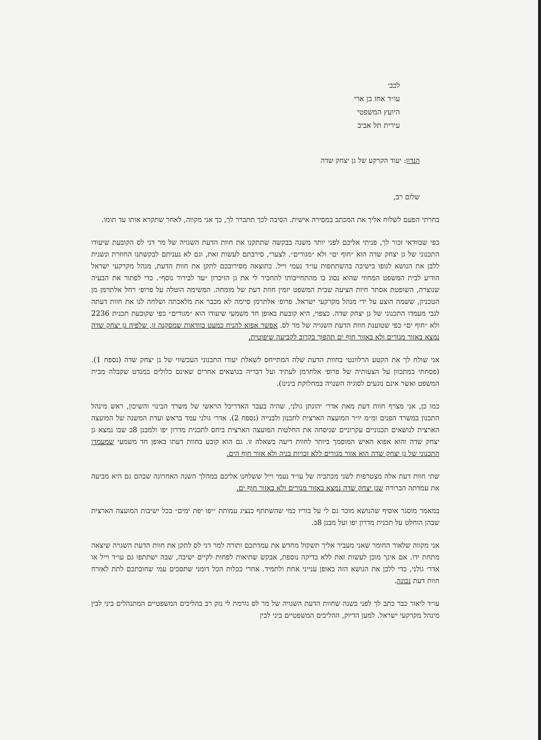לכב׳
עו״ד אחז בן ארי
היועץ המשפטי
עירית תל אביב
הנדון: יעוד הקרקע של גן יצחק שדה
שלום רב,
בחרתי הפעם לשלוח אליך את המכתב במסירה אישית. הסיבה לכך תתברר לך, כך אני מקווה, לאחר שתקרא אותו עד תומו.
כפי שבוודאי זכור לך, פניתי אליכם לפני יותר משנה בבקשה שתתקנו את חוות הדעת השגויה של מר דני לס הקובעת שיעודו התכנוני של גן יצחק שדה הוא ״חוף ים״ ולא ״מגורים״. לצערי, סירבתם לעשות זאת, וגם לא נעניתם לבקשתנו החוזרת ונשנית ללבן את הנושא לגופו בישיבה בהשתתפות עו״ד נעמי וייל. כתוצאה מסירובכם לתקן את חוות הדעת, מנהל מקרקעי ישראל הודיע לבית המשפט המחוזי שהוא נסוג בו מהתחייבותו להחכיר לי את גן הזיכרון ״עד לבירור נוסף״. כדי לפתור את הבעיה שנוצרה, השופטת אסתר חיות הציעה שבית המשפט יזמין חוות דעת של מומחה. המשימה הוטלה על פרופ׳ רחל אלתרמן מן הטכניון, ששמה הוצע על ידי מנהל מקרקעי ישראל. פרופ׳ אלתרמן סיימה לא מכבר את מלאכתה ושלחה לנו את חוות דעתה לגבי מעמדו התכנוני של גן יצחק שדה. כצפוי, היא קובעת באופן חד משמעי שיעודו הוא ״מגורים״ כפי שקובעת תכנית 2236 ולא ״חוף ים״ כפי שטוענת חוות הדעת השגויה של מר לס. אפשר אפוא להניח כמעט בוודאות שמסקנה זו, שלפיה גן יצחק שדה נמצא באזור מגורים ולא באזור חוף ים תהפוך בקרוב לקביעה שיפוטית.
אני שולח לך את הקטע הרלוונטי בחוות הדעת שלה המתייחס לשאלת יעודו התכנוני העכשווי של גן יצחק שדה (נספח 1). (פסחתי במתכוון על הצעותיה של פרופ׳ אלתרמן לעתיד ועל דבריה בנושאים אחרים שאינם כלולים במנדט שקבלה מבית המשפט ואשר אינם נוגעים לסוגיה השנויה במחלוקת בינינו).
כמו כן, אני מצרף חוות דעת מאת אדר׳ יהונתן גולני, שהיה בעבר האדריכל הראשי של משרד הבינוי והשיכון, ראש מינהל התכנון במשרד הפנים ומ״מ יו״ר המועצה הארצית לתכנון ולבנייה (נספח 2). אדר׳ גולני עמד בראש ועדת המשנה של המועצה הארצית לנושאים תכנוניים עקרוניים שניסחה את החלטות המועצה הארצית ביחס לתכנית מדרון יפו ולמבנן 8ב שבו נמצא גן יצחק שדה והוא אפוא האיש המוסמך ביותר לחוות דיעה בשאלה זו. גם הוא קובע בחוות דעתו באופן חד משמעי שמעמדו התכנוני של גן יצחק שדה הוא אזור מגורים ללא זכויות בניה ולא אזור חוף הים.
שתי חוות דעת אלה מצטרפות לשני מכתביה של עו״ד נעמי וייל ששלחנו אליכם במהלך השנה האחרונה שבהם גם היא מביעה את עמדתה הברורה שגן יצחק שדה נמצא באזור מגורים ולא באזור חוף ים.
במאמר מוסגר אוסיף שהנושא מוכר גם לי על בוריו כמי שהשתתף כנציג עמותת ״יפו יפת ימים״ בכל ישיבות המועצה הארצית שבהן הוחלט על תכנית מדרון יפו ועל מבנן 8ב.
אני מקווה שלאור החומר שאני מעביר אליך תשקול מחדש את עמדתכם ותורה למר דני לס לתקן את חוות הדעת השגויה שיצאה מתחת ידו. אם אינך מוכן לעשות זאת ללא בדיקה נוספת, אבקש שתיאות לפחות לקיים ישיבה, שבה ישתתפו גם עו״ד וייל או אדר׳ גולני, כדי ללבן את הנושא הזה באופן ענייני אחת ולתמיד. אחרי ככלות הכל דומני שתסכים עמי שחובתכם לתת לאזרח חוות דעת נכונה.
עו״ד ליאור כבר כתב לך לפני כשנה שחוות הדעת השגויה של מר לס גורמת לי נזק רב בהליכים המשפטיים המתנהלים ביני לבין מינהל מקרקעי ישראל. למען הדיוק, ההליכים המשפטיים ביני לבין